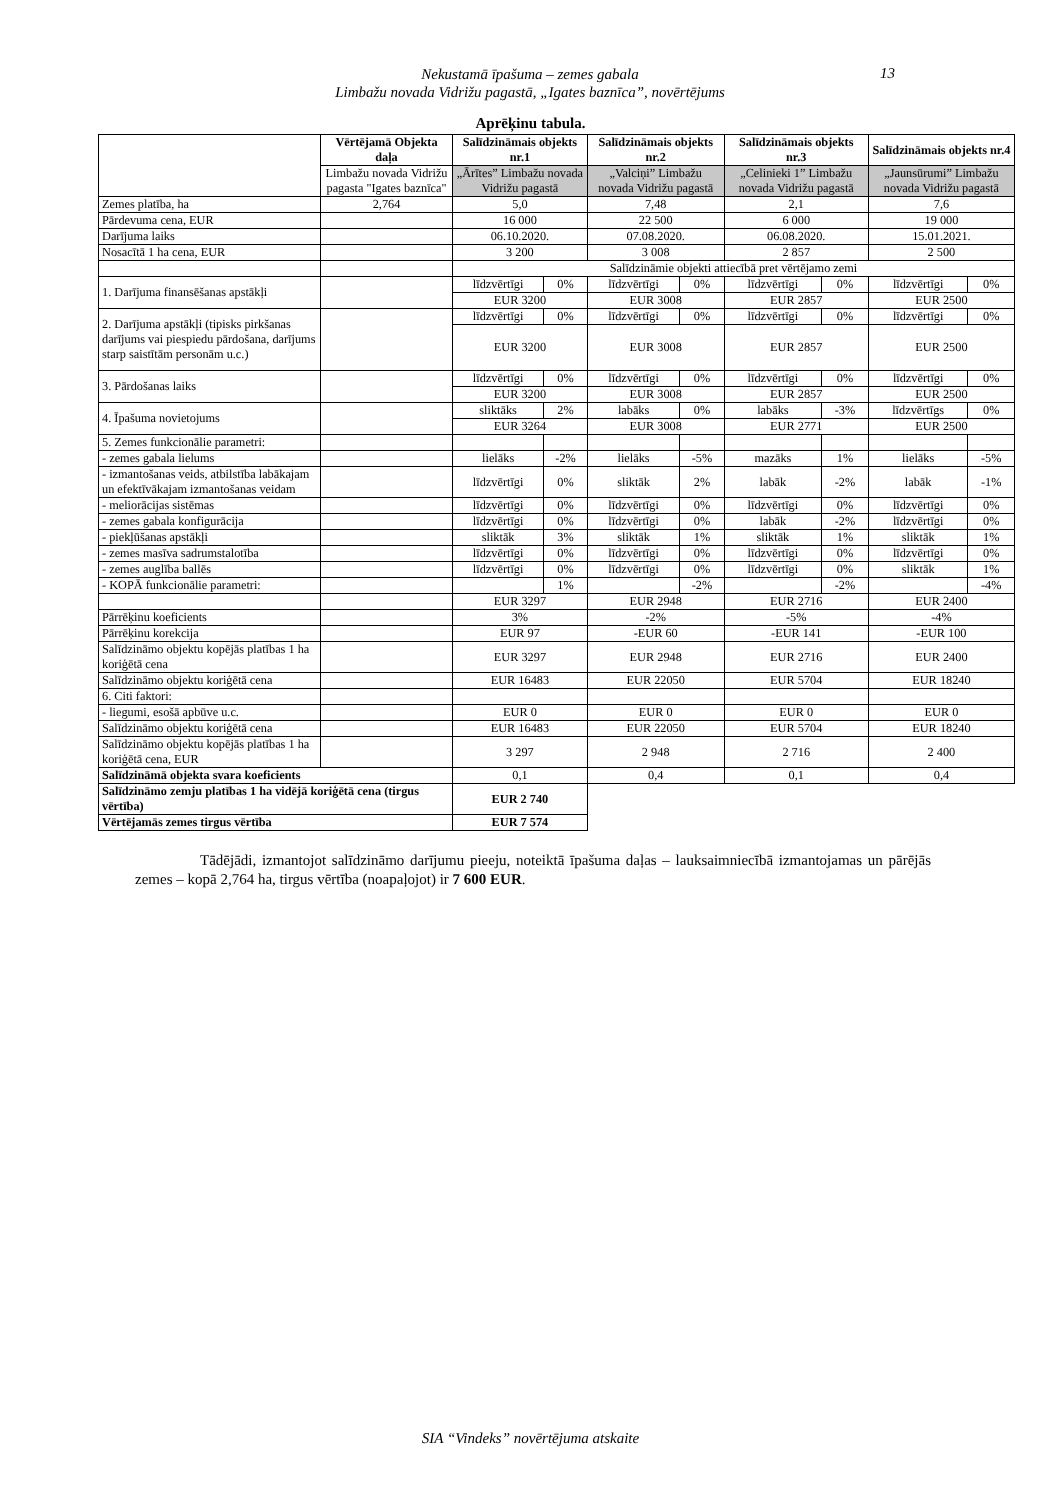Nekustamā īpašuma – zemes gabala
Limbažu novada Vidrižu pagastā, „Igates baznīca”, novērtējums
13
Aprēķinu tabula.
| | Vērtējamā Objekta daļa | Salīdzināmais objekts nr.1 | | Salīdzināmais objekts nr.2 | | Salīdzināmais objekts nr.3 | | Salīdzināmais objekts nr.4 | |
| | Limbažu novada Vidrižu pagasta "Igates baznīca" | „Ārītes” Limbažu novada Vidrižu pagastā | | „Valciņi” Limbažu novada Vidrižu pagastā | | „Celinieki 1” Limbažu novada Vidrižu pagastā | | „Jaunsūrumi” Limbažu novada Vidrižu pagastā | |
| Zemes platība, ha | 2,764 | 5,0 | | 7,48 | | 2,1 | | 7,6 | |
| Pārdevuma cena, EUR | | 16 000 | | 22 500 | | 6 000 | | 19 000 | |
| Darījuma laiks | | 06.10.2020. | | 07.08.2020. | | 06.08.2020. | | 15.01.2021. | |
| Nosacītā 1 ha cena, EUR | | 3 200 | | 3 008 | | 2 857 | | 2 500 | |
| | | Salīdzināmie objekti attiecībā pret vērtējamo zemi | | | | | | | |
| 1. Darījuma finansēšanas apstākļi | | līdzvērtīgi | 0% | līdzvērtīgi | 0% | līdzvērtīgi | 0% | līdzvērtīgi | 0% |
| | | EUR 3200 | | EUR 3008 | | EUR 2857 | | EUR 2500 | |
| 2. Darījuma apstākļi (tipisks pirkšanas darījums vai piespiedu pārdošana, darījums starp saistītām personām u.c.) | | līdzvērtīgi | 0% | līdzvērtīgi | 0% | līdzvērtīgi | 0% | līdzvērtīgi | 0% |
| | | EUR 3200 | | EUR 3008 | | EUR 2857 | | EUR 2500 | |
| 3. Pārdošanas laiks | | līdzvērtīgi | 0% | līdzvērtīgi | 0% | līdzvērtīgi | 0% | līdzvērtīgi | 0% |
| | | EUR 3200 | | EUR 3008 | | EUR 2857 | | EUR 2500 | |
| 4. Īpašuma novietojums | | sliktāks | 2% | labāks | 0% | labāks | -3% | līdzvērtīgs | 0% |
| | | EUR 3264 | | EUR 3008 | | EUR 2771 | | EUR 2500 | |
| 5. Zemes funkcionālie parametri: | | | | | | | | | |
| - zemes gabala lielums | | lielāks | -2% | lielāks | -5% | mazāks | 1% | lielāks | -5% |
| - izmantošanas veids, atbilstība labākajam un efektīvākajam izmantošanas veidam | | līdzvērtīgi | 0% | sliktāk | 2% | labāk | -2% | labāk | -1% |
| - meliorācijas sistēmas | | līdzvērtīgi | 0% | līdzvērtīgi | 0% | līdzvērtīgi | 0% | līdzvērtīgi | 0% |
| - zemes gabala konfigurācija | | līdzvērtīgi | 0% | līdzvērtīgi | 0% | labāk | -2% | līdzvērtīgi | 0% |
| - piekļūšanas apstākļi | | sliktāk | 3% | sliktāk | 1% | sliktāk | 1% | sliktāk | 1% |
| - zemes masīva sadrumstalotība | | līdzvērtīgi | 0% | līdzvērtīgi | 0% | līdzvērtīgi | 0% | līdzvērtīgi | 0% |
| - zemes auglība ballēs | | līdzvērtīgi | 0% | līdzvērtīgi | 0% | līdzvērtīgi | 0% | sliktāk | 1% |
| - KOPĀ funkcionālie parametri: | | | 1% | | -2% | | -2% | | -4% |
| | | EUR 3297 | | EUR 2948 | | EUR 2716 | | EUR 2400 | |
| Pārrēķinu koeficients | | 3% | | -2% | | -5% | | -4% | |
| Pārrēķinu korekcija | | EUR 97 | | -EUR 60 | | -EUR 141 | | -EUR 100 | |
| Salīdzināmo objektu kopējās platības 1 ha koriģētā cena | | EUR 3297 | | EUR 2948 | | EUR 2716 | | EUR 2400 | |
| Salīdzināmo objektu koriģētā cena | | EUR 16483 | | EUR 22050 | | EUR 5704 | | EUR 18240 | |
| 6. Citi faktori: | | | | | | | | | |
| - liegumi, esošā apbūve u.c. | | EUR 0 | | EUR 0 | | EUR 0 | | EUR 0 | |
| Salīdzināmo objektu koriģētā cena | | EUR 16483 | | EUR 22050 | | EUR 5704 | | EUR 18240 | |
| Salīdzināmo objektu kopējās platības 1 ha koriģētā cena, EUR | | 3 297 | | 2 948 | | 2 716 | | 2 400 | |
| Salīdzināmā objekta svara koeficients | | 0,1 | | 0,4 | | 0,1 | | 0,4 | |
| Salīdzināmo zemju platības 1 ha vidējā koriģētā cena (tirgus vērtība) | | EUR 2 740 | | | | | | | |
| Vērtējamās zemes tirgus vērtība | | EUR 7 574 | | | | | | | |
Tādējādi, izmantojot salīdzināmo darījumu pieeju, noteiktā īpašuma daļas – lauksaimniecībā izmantojamas un pārējās zemes – kopā 2,764 ha, tirgus vērtība (noapaļojot) ir 7 600 EUR.
SIA “Vindeks” novērtējuma atskaite